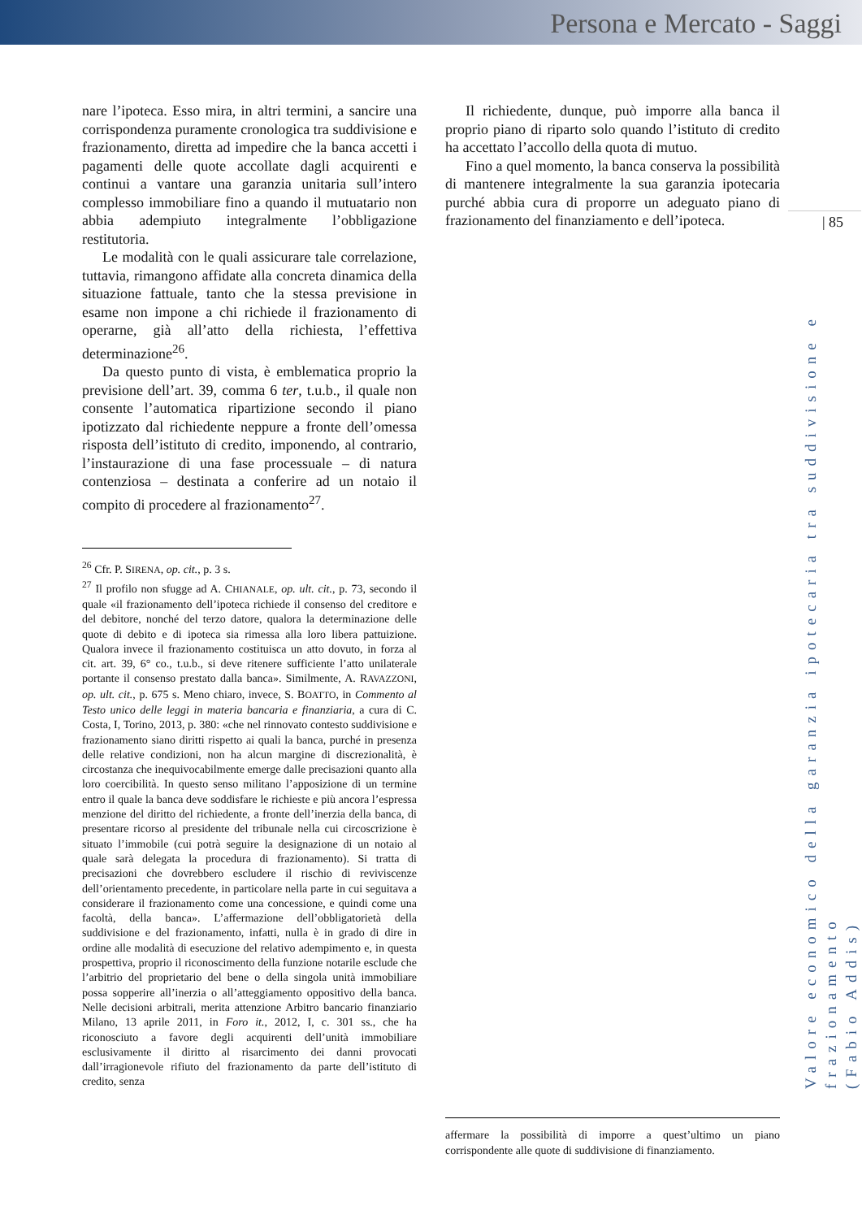Persona e Mercato - Saggi
nare l’ipoteca. Esso mira, in altri termini, a sancire una corrispondenza puramente cronologica tra suddivisione e frazionamento, diretta ad impedire che la banca accetti i pagamenti delle quote accollate dagli acquirenti e continui a vantare una garanzia unitaria sull’intero complesso immobiliare fino a quando il mutuatario non abbia adempiuto integralmente l’obbligazione restitutoria.
Le modalità con le quali assicurare tale correlazione, tuttavia, rimangono affidate alla concreta dinamica della situazione fattuale, tanto che la stessa previsione in esame non impone a chi richiede il frazionamento di operarne, già all’atto della richiesta, l’effettiva determinazione<sup>26</sup>.
Da questo punto di vista, è emblematica proprio la previsione dell’art. 39, comma 6 ter, t.u.b., il quale non consente l’automatica ripartizione secondo il piano ipotizzato dal richiedente neppure a fronte dell’omessa risposta dell’istituto di credito, imponendo, al contrario, l’instaurazione di una fase processuale – di natura contenziosa – destinata a conferire ad un notaio il compito di procedere al frazionamento<sup>27</sup>.
<sup>26</sup> Cfr. P. SIRENA, op. cit., p. 3 s.
<sup>27</sup> Il profilo non sfugge ad A. CHIANALE, op. ult. cit., p. 73, secondo il quale «il frazionamento dell’ipoteca richiede il consenso del creditore e del debitore, nonché del terzo datore, qualora la determinazione delle quote di debito e di ipoteca sia rimessa alla loro libera pattuizione. Qualora invece il frazionamento costituisca un atto dovuto, in forza al cit. art. 39, 6° co., t.u.b., si deve ritenere sufficiente l’atto unilaterale portante il consenso prestato dalla banca». Similmente, A. RAVAZZONI, op. ult. cit., p. 675 s. Meno chiaro, invece, S. BOATTO, in Commento al Testo unico delle leggi in materia bancaria e finanziaria, a cura di C. Costa, I, Torino, 2013, p. 380: «che nel rinnovato contesto suddivisione e frazionamento siano diritti rispetto ai quali la banca, purché in presenza delle relative condizioni, non ha alcun margine di discrezionalità, è circostanza che inequivocabilmente emerge dalle precisazioni quanto alla loro coercibilità. In questo senso militano l’apposizione di un termine entro il quale la banca deve soddisfare le richieste e più ancora l’espressa menzione del diritto del richiedente, a fronte dell’inerzia della banca, di presentare ricorso al presidente del tribunale nella cui circoscrizione è situato l’immobile (cui potrà seguire la designazione di un notaio al quale sarà delegata la procedura di frazionamento). Si tratta di precisazioni che dovrebbero escludere il rischio di reviviscenze dell’orientamento precedente, in particolare nella parte in cui seguitava a considerare il frazionamento come una concessione, e quindi come una facoltà, della banca». L’affermazione dell’obbligatorietà della suddivisione e del frazionamento, infatti, nulla è in grado di dire in ordine alle modalità di esecuzione del relativo adempimento e, in questa prospettiva, proprio il riconoscimento della funzione notarile esclude che l’arbitrio del proprietario del bene o della singola unità immobiliare possa sopperire all’inerzia o all’atteggiamento oppositivo della banca. Nelle decisioni arbitrali, merita attenzione Arbitro bancario finanziario Milano, 13 aprile 2011, in Foro it., 2012, I, c. 301 ss., che ha riconosciuto a favore degli acquirenti dell’unità immobiliare esclusivamente il diritto al risarcimento dei danni provocati dall’irragionevole rifiuto del frazionamento da parte dell’istituto di credito, senza
Il richiedente, dunque, può imporre alla banca il proprio piano di riparto solo quando l’istituto di credito ha accettato l’accollo della quota di mutuo.
Fino a quel momento, la banca conserva la possibilità di mantenere integralmente la sua garanzia ipotecaria purché abbia cura di proporre un adeguato piano di frazionamento del finanziamento e dell’ipoteca.
affermare la possibilità di imporre a quest’ultimo un piano corrispondente alle quote di suddivisione di finanziamento.
| 85
Valore economico della garanzia ipotecaria tra suddivisione e frazionamento
(Fabio Addis)